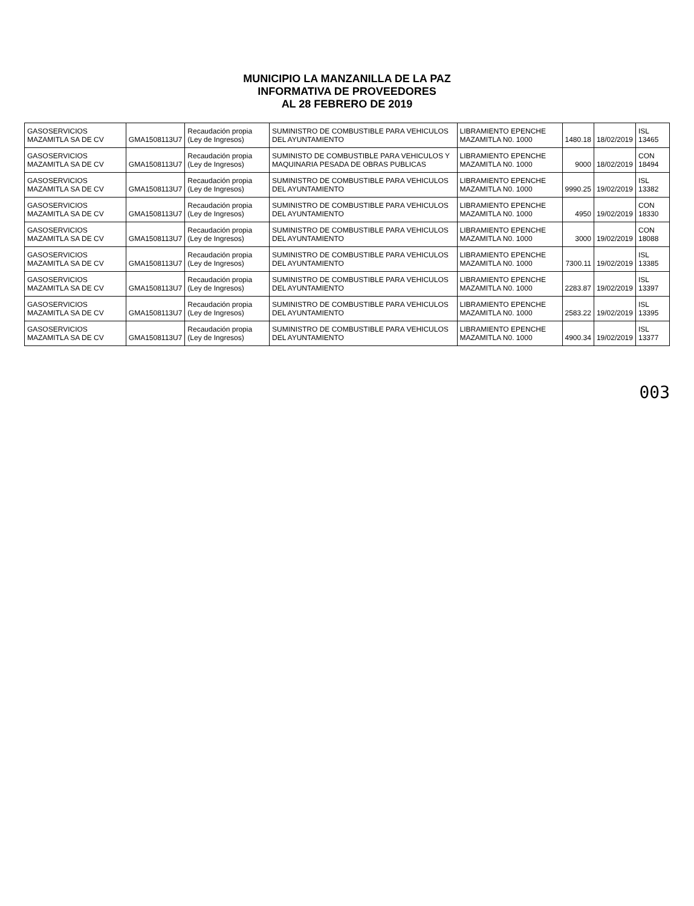MUNICIPIO LA MANZANILLA DE LA PAZ
INFORMATIVA DE PROVEEDORES
AL 28 FEBRERO DE 2019
| GASOSERVICIOS MAZAMITLA SA DE CV | GMA1508113U7 | Recaudación propia (Ley de Ingresos) | SUMINISTRO DE COMBUSTIBLE PARA VEHICULOS DEL AYUNTAMIENTO | LIBRAMIENTO EPENCHE MAZAMITLA N0. 1000 | 1480.18 | 18/02/2019 | ISL 13465 |
| GASOSERVICIOS MAZAMITLA SA DE CV | GMA1508113U7 | Recaudación propia (Ley de Ingresos) | SUMINISTO DE COMBUSTIBLE PARA VEHICULOS Y MAQUINARIA PESADA DE OBRAS PUBLICAS | LIBRAMIENTO EPENCHE MAZAMITLA N0. 1000 | 9000 | 18/02/2019 | CON 18494 |
| GASOSERVICIOS MAZAMITLA SA DE CV | GMA1508113U7 | Recaudación propia (Ley de Ingresos) | SUMINISTRO DE COMBUSTIBLE PARA VEHICULOS DEL AYUNTAMIENTO | LIBRAMIENTO EPENCHE MAZAMITLA N0. 1000 | 9990.25 | 19/02/2019 | ISL 13382 |
| GASOSERVICIOS MAZAMITLA SA DE CV | GMA1508113U7 | Recaudación propia (Ley de Ingresos) | SUMINISTRO DE COMBUSTIBLE PARA VEHICULOS DEL AYUNTAMIENTO | LIBRAMIENTO EPENCHE MAZAMITLA N0. 1000 | 4950 | 19/02/2019 | CON 18330 |
| GASOSERVICIOS MAZAMITLA SA DE CV | GMA1508113U7 | Recaudación propia (Ley de Ingresos) | SUMINISTRO DE COMBUSTIBLE PARA VEHICULOS DEL AYUNTAMIENTO | LIBRAMIENTO EPENCHE MAZAMITLA N0. 1000 | 3000 | 19/02/2019 | CON 18088 |
| GASOSERVICIOS MAZAMITLA SA DE CV | GMA1508113U7 | Recaudación propia (Ley de Ingresos) | SUMINISTRO DE COMBUSTIBLE PARA VEHICULOS DEL AYUNTAMIENTO | LIBRAMIENTO EPENCHE MAZAMITLA N0. 1000 | 7300.11 | 19/02/2019 | ISL 13385 |
| GASOSERVICIOS MAZAMITLA SA DE CV | GMA1508113U7 | Recaudación propia (Ley de Ingresos) | SUMINISTRO DE COMBUSTIBLE PARA VEHICULOS DEL AYUNTAMIENTO | LIBRAMIENTO EPENCHE MAZAMITLA N0. 1000 | 2283.87 | 19/02/2019 | ISL 13397 |
| GASOSERVICIOS MAZAMITLA SA DE CV | GMA1508113U7 | Recaudación propia (Ley de Ingresos) | SUMINISTRO DE COMBUSTIBLE PARA VEHICULOS DEL AYUNTAMIENTO | LIBRAMIENTO EPENCHE MAZAMITLA N0. 1000 | 2583.22 | 19/02/2019 | ISL 13395 |
| GASOSERVICIOS MAZAMITLA SA DE CV | GMA1508113U7 | Recaudación propia (Ley de Ingresos) | SUMINISTRO DE COMBUSTIBLE PARA VEHICULOS DEL AYUNTAMIENTO | LIBRAMIENTO EPENCHE MAZAMITLA N0. 1000 | 4900.34 | 19/02/2019 | ISL 13377 |
003